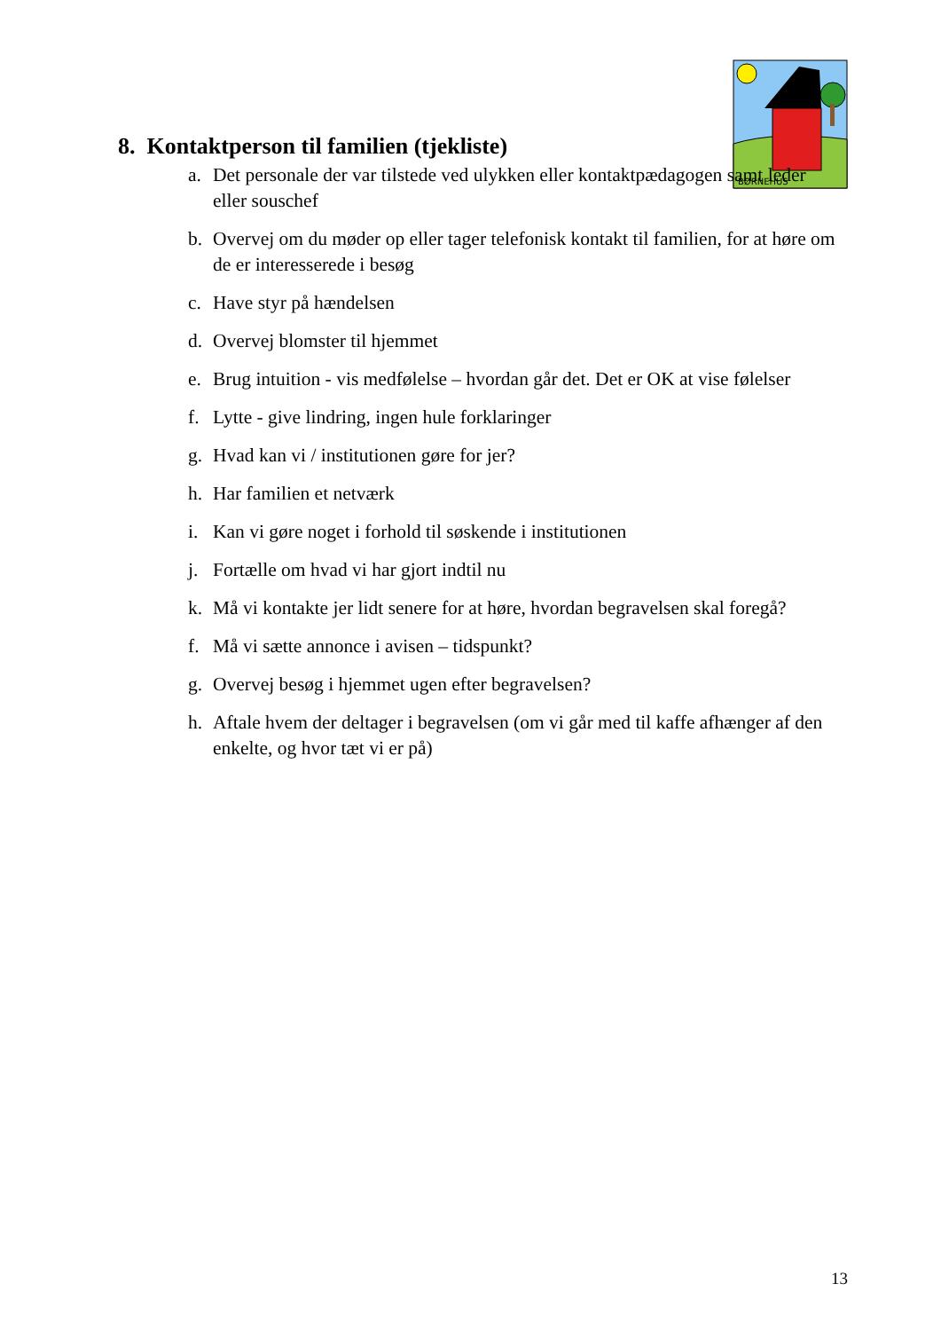BØRNEHUS
8. Kontaktperson til familien (tjekliste)
a. Det personale der var tilstede ved ulykken eller kontaktpædagogen samt leder eller souschef
b. Overvej om du møder op eller tager telefonisk kontakt til familien, for at høre om de er interesserede i besøg
c. Have styr på hændelsen
d. Overvej blomster til hjemmet
e. Brug intuition - vis medfølelse – hvordan går det. Det er OK at vise følelser
f. Lytte - give lindring, ingen hule forklaringer
g. Hvad kan vi / institutionen gøre for jer?
h. Har familien et netværk
i. Kan vi gøre noget i forhold til søskende i institutionen
j. Fortælle om hvad vi har gjort indtil nu
k. Må vi kontakte jer lidt senere for at høre, hvordan begravelsen skal foregå?
f. Må vi sætte annonce i avisen – tidspunkt?
g. Overvej besøg i hjemmet ugen efter begravelsen?
h. Aftale hvem der deltager i begravelsen (om vi går med til kaffe afhænger af den enkelte, og hvor tæt vi er på)
13